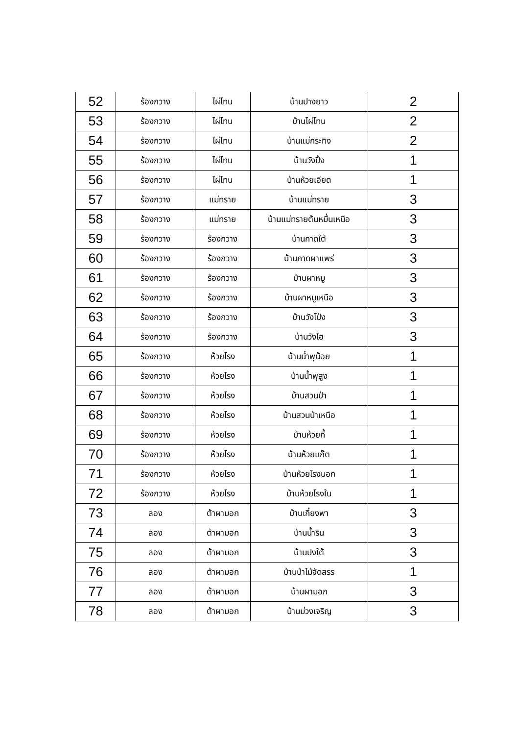| 52 | ร้องกวาง | ไผ่โทน | บ้านปางยาว | 2 |
| 53 | ร้องกวาง | ไผ่โทน | บ้านไผ่โทน | 2 |
| 54 | ร้องกวาง | ไผ่โทน | บ้านแม่กระทิง | 2 |
| 55 | ร้องกวาง | ไผ่โทน | บ้านวังปิ้ง | 1 |
| 56 | ร้องกวาง | ไผ่โทน | บ้านห้วยเอียด | 1 |
| 57 | ร้องกวาง | แม่ทราย | บ้านแม่ทราย | 3 |
| 58 | ร้องกวาง | แม่ทราย | บ้านแม่ทรายต้นหมื่นเหนือ | 3 |
| 59 | ร้องกวาง | ร้องกวาง | บ้านกาดใต้ | 3 |
| 60 | ร้องกวาง | ร้องกวาง | บ้านกาดผาแพร่ | 3 |
| 61 | ร้องกวาง | ร้องกวาง | บ้านผาหมู | 3 |
| 62 | ร้องกวาง | ร้องกวาง | บ้านผาหมูเหนือ | 3 |
| 63 | ร้องกวาง | ร้องกวาง | บ้านวังโป่ง | 3 |
| 64 | ร้องกวาง | ร้องกวาง | บ้านวังไฮ | 3 |
| 65 | ร้องกวาง | ห้วยโรง | บ้านน้ำพุน้อย | 1 |
| 66 | ร้องกวาง | ห้วยโรง | บ้านน้ำพุสูง | 1 |
| 67 | ร้องกวาง | ห้วยโรง | บ้านสวนป่า | 1 |
| 68 | ร้องกวาง | ห้วยโรง | บ้านสวนป่าเหนือ | 1 |
| 69 | ร้องกวาง | ห้วยโรง | บ้านห้วยกี้ | 1 |
| 70 | ร้องกวาง | ห้วยโรง | บ้านห้วยแก๊ต | 1 |
| 71 | ร้องกวาง | ห้วยโรง | บ้านห้วยโรงนอก | 1 |
| 72 | ร้องกวาง | ห้วยโรง | บ้านห้วยโรงใน | 1 |
| 73 | ลอง | ต้าผามอก | บ้านเกี๋ยงพา | 3 |
| 74 | ลอง | ต้าผามอก | บ้านน้ำริน | 3 |
| 75 | ลอง | ต้าผามอก | บ้านปงใต้ | 3 |
| 76 | ลอง | ต้าผามอก | บ้านป่าไม้จัดสรร | 1 |
| 77 | ลอง | ต้าผามอก | บ้านผามอก | 3 |
| 78 | ลอง | ต้าผามอก | บ้านม่วงเจริญ | 3 |